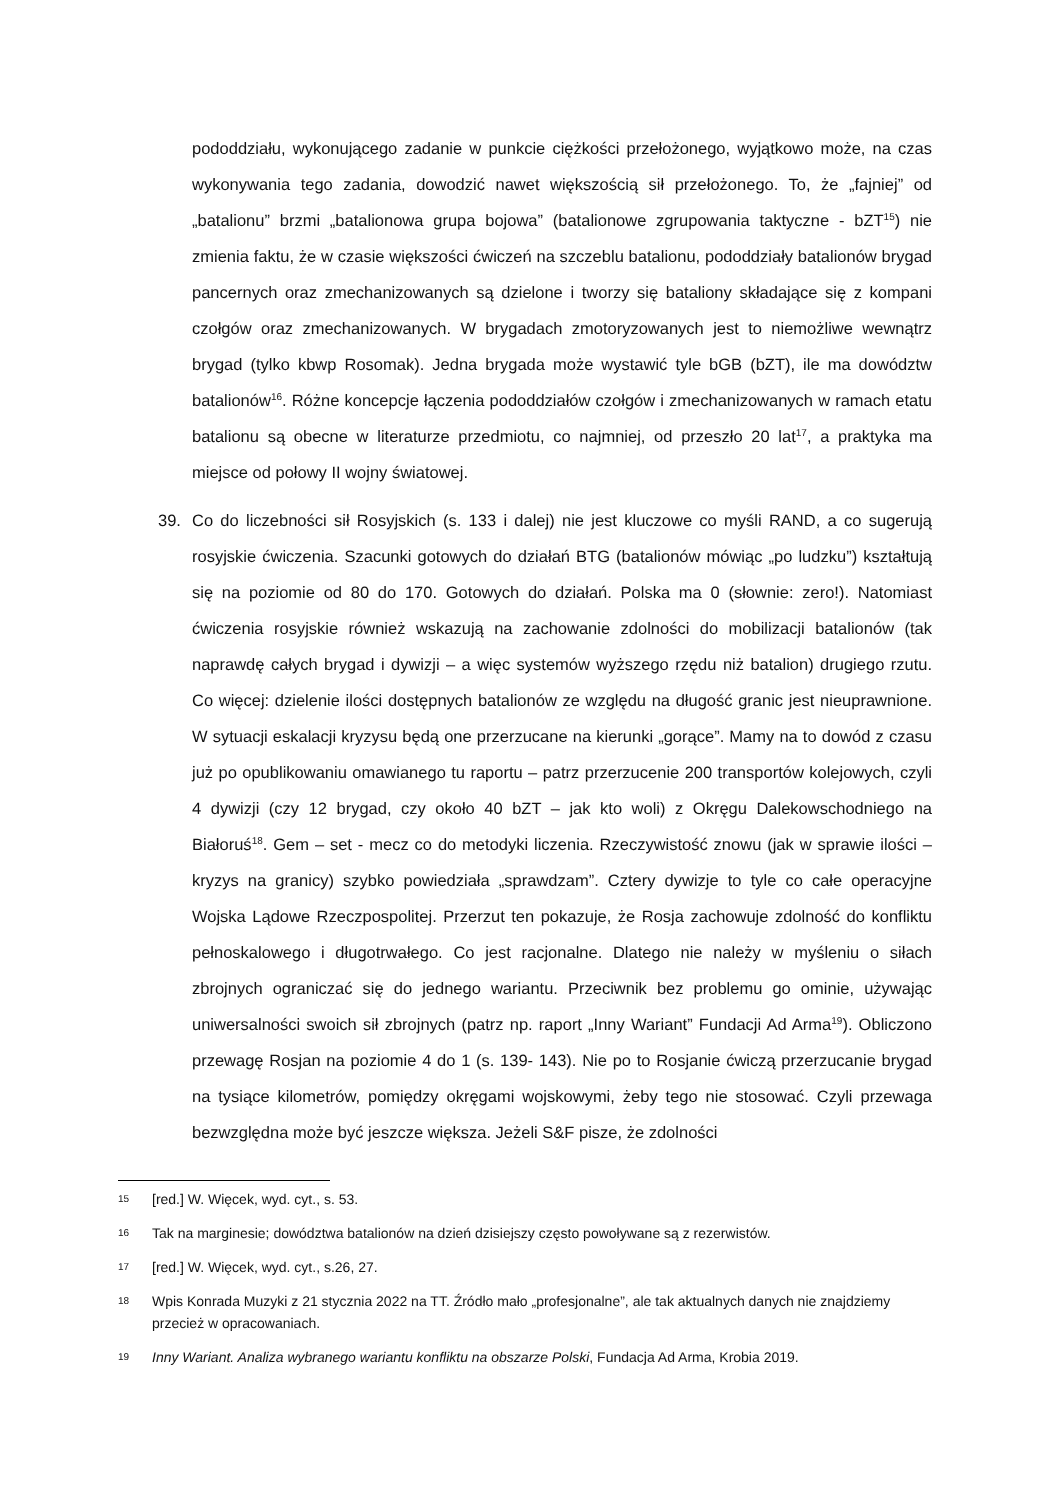pododdziału, wykonującego zadanie w punkcie ciężkości przełożonego, wyjątkowo może, na czas wykonywania tego zadania, dowodzić nawet większością sił przełożonego. To, że „fajniej” od „batalionu” brzmi „batalionowa grupa bojowa” (batalionowe zgrupowania taktyczne - bZT<sup>15</sup>) nie zmienia faktu, że w czasie większości ćwiczeń na szczeblu batalionu, pododdziały batalionów brygad pancernych oraz zmechanizowanych są dzielone i tworzy się bataliony składające się z kompani czołgów oraz zmechanizowanych. W brygadach zmotoryzowanych jest to niemożliwe wewnątrz brygad (tylko kbwp Rosomak). Jedna brygada może wystawić tyle bGB (bZT), ile ma dowództw batalionów<sup>16</sup>. Różne koncepcje łączenia pododdziałów czołgów i zmechanizowanych w ramach etatu batalionu są obecne w literaturze przedmiotu, co najmniej, od przeszło 20 lat<sup>17</sup>, a praktyka ma miejsce od połowy II wojny światowej.
39. Co do liczebności sił Rosyjskich (s. 133 i dalej) nie jest kluczowe co myśli RAND, a co sugerują rosyjskie ćwiczenia. Szacunki gotowych do działań BTG (batalionów mówiąc „po ludzku”) kształtują się na poziomie od 80 do 170. Gotowych do działań. Polska ma 0 (słownie: zero!). Natomiast ćwiczenia rosyjskie również wskazują na zachowanie zdolności do mobilizacji batalionów (tak naprawdę całych brygad i dywizji – a więc systemów wyższego rzędu niż batalion) drugiego rzutu. Co więcej: dzielenie ilości dostępnych batalionów ze względu na długość granic jest nieuprawnione. W sytuacji eskalacji kryzysu będą one przerzucane na kierunki „gorące”. Mamy na to dowód z czasu już po opublikowaniu omawianego tu raportu – patrz przerzucenie 200 transportów kolejowych, czyli 4 dywizji (czy 12 brygad, czy około 40 bZT – jak kto woli) z Okręgu Dalekowschodniego na Białoruś<sup>18</sup>. Gem – set - mecz co do metodyki liczenia. Rzeczywistość znowu (jak w sprawie ilości – kryzys na granicy) szybko powiedziała „sprawdzam”. Cztery dywizje to tyle co całe operacyjne Wojska Lądowe Rzeczpospolitej. Przerzut ten pokazuje, że Rosja zachowuje zdolność do konfliktu pełnoskalowego i długotrwałego. Co jest racjonalne. Dlatego nie należy w myśleniu o siłach zbrojnych ograniczać się do jednego wariantu. Przeciwnik bez problemu go ominie, używając uniwersalności swoich sił zbrojnych (patrz np. raport „Inny Wariant” Fundacji Ad Arma<sup>19</sup>). Obliczono przewagę Rosjan na poziomie 4 do 1 (s. 139- 143). Nie po to Rosjanie ćwiczą przerzucanie brygad na tysiące kilometrów, pomiędzy okręgami wojskowymi, żeby tego nie stosować. Czyli przewaga bezwzględna może być jeszcze większa. Jeżeli S&F pisze, że zdolności
15 [red.] W. Więcek, wyd. cyt., s. 53.
16 Tak na marginesie; dowództwa batalionów na dzień dzisiejszy często powoływane są z rezerwistów.
17 [red.] W. Więcek, wyd. cyt., s.26, 27.
18 Wpis Konrada Muzyki z 21 stycznia 2022 na TT. Źródło mało „profesjonalne”, ale tak aktualnych danych nie znajdziemy przecież w opracowaniach.
19 Inny Wariant. Analiza wybranego wariantu konfliktu na obszarze Polski, Fundacja Ad Arma, Krobia 2019.